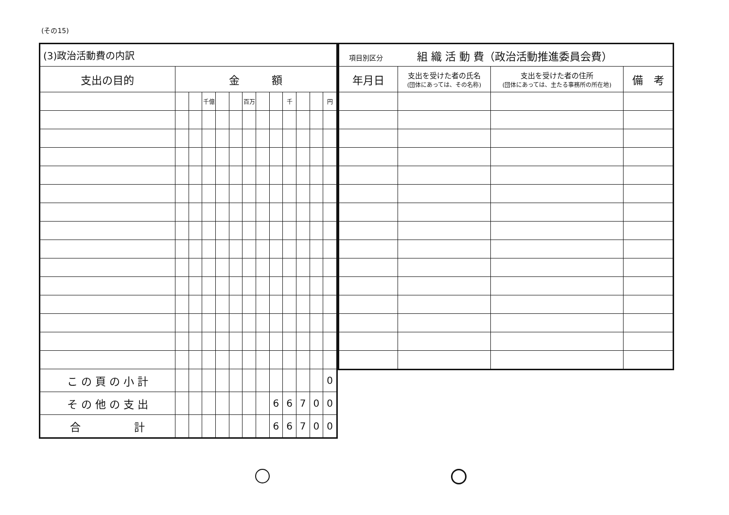(その15)
| (3)政治活動費の内訳 | | | | | | | | | | | | |
| 支出の目的 | 金 額 | | | | | | | | | | | |
| | | | 千億 | | | 百万 | | | 千 | | | 円 |
| こ の 頁 の 小 計 | | | | | | | | | | | | 0 |
| そ の 他 の 支 出 | | | | | | | | 6 | 6 | 7 | 0 | 0 |
| 合 計 | | | | | | | | 6 | 6 | 7 | 0 | 0 |
| 項目別区分 組 織 活 動 費（政治活動推進委員会費） | | | |
| 年月日 | 支出を受けた者の氏名 (団体にあっては、その名称) | 支出を受けた者の住所 (団体にあっては、主たる事務所の所在地) | 備 考 |